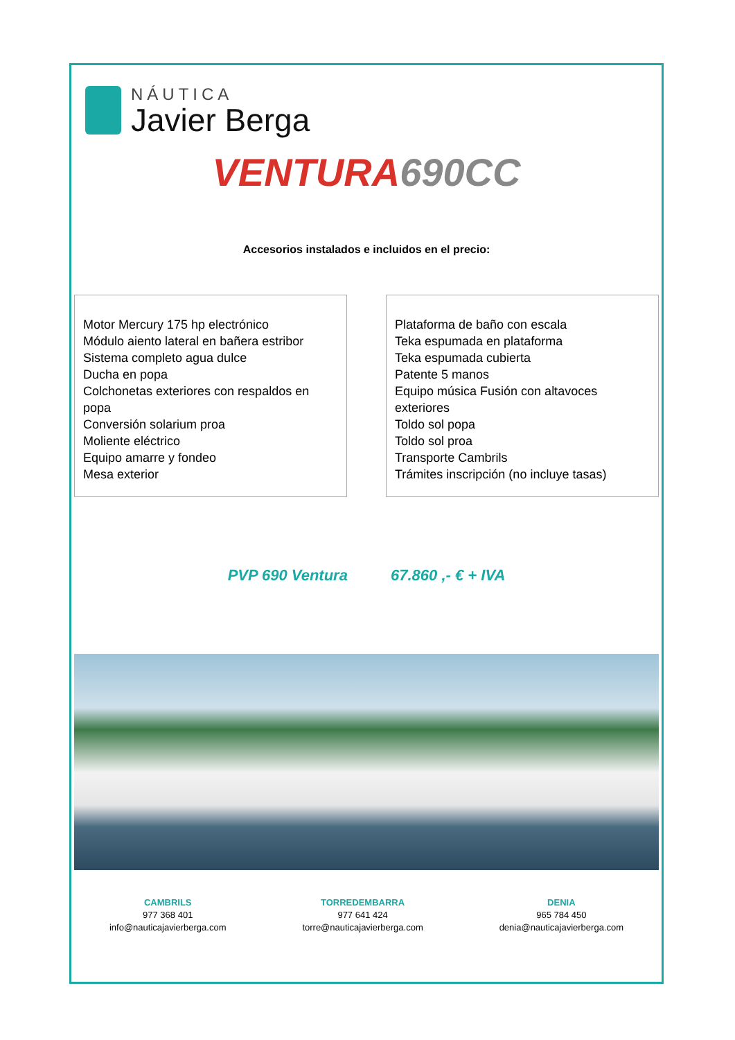NÁUTICA
Javier Berga
VENTURA 690CC
Accesorios instalados e incluidos en el precio:
Motor Mercury 175 hp electrónico
Módulo aiento lateral en bañera estribor
Sistema completo agua dulce
Ducha en popa
Colchonetas exteriores con respaldos en popa
Conversión solarium proa
Moliente eléctrico
Equipo amarre y fondeo
Mesa exterior
Plataforma de baño con escala
Teka espumada en plataforma
Teka espumada cubierta
Patente 5 manos
Equipo música Fusión con altavoces exteriores
Toldo sol popa
Toldo sol proa
Transporte Cambrils
Trámites inscripción (no incluye tasas)
PVP 690 Ventura 67.860 ,- € + IVA
CAMBRILS
977 368 401
info@nauticajavierberga.com
TORREDEMBARRA
977 641 424
torre@nauticajavierberga.com
DENIA
965 784 450
denia@nauticajavierberga.com